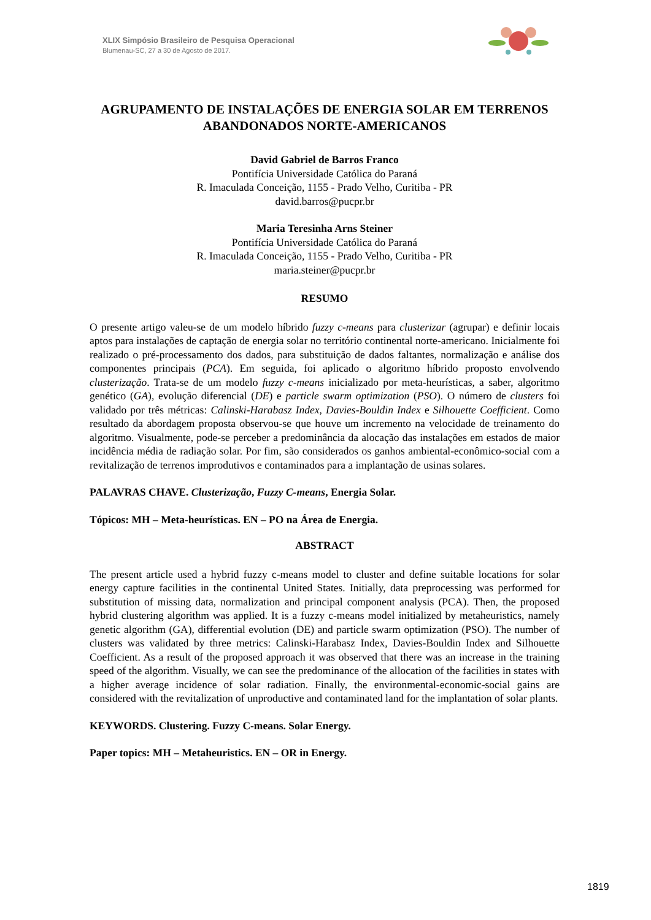XLIX Simpósio Brasileiro de Pesquisa Operacional
Blumenau-SC, 27 a 30 de Agosto de 2017.
AGRUPAMENTO DE INSTALAÇÕES DE ENERGIA SOLAR EM TERRENOS ABANDONADOS NORTE-AMERICANOS
David Gabriel de Barros Franco
Pontifícia Universidade Católica do Paraná
R. Imaculada Conceição, 1155 - Prado Velho, Curitiba - PR
david.barros@pucpr.br
Maria Teresinha Arns Steiner
Pontifícia Universidade Católica do Paraná
R. Imaculada Conceição, 1155 - Prado Velho, Curitiba - PR
maria.steiner@pucpr.br
RESUMO
O presente artigo valeu-se de um modelo híbrido fuzzy c-means para clusterizar (agrupar) e definir locais aptos para instalações de captação de energia solar no território continental norte-americano. Inicialmente foi realizado o pré-processamento dos dados, para substituição de dados faltantes, normalização e análise dos componentes principais (PCA). Em seguida, foi aplicado o algoritmo híbrido proposto envolvendo clusterização. Trata-se de um modelo fuzzy c-means inicializado por meta-heurísticas, a saber, algoritmo genético (GA), evolução diferencial (DE) e particle swarm optimization (PSO). O número de clusters foi validado por três métricas: Calinski-Harabasz Index, Davies-Bouldin Index e Silhouette Coefficient. Como resultado da abordagem proposta observou-se que houve um incremento na velocidade de treinamento do algoritmo. Visualmente, pode-se perceber a predominância da alocação das instalações em estados de maior incidência média de radiação solar. Por fim, são considerados os ganhos ambiental-econômico-social com a revitalização de terrenos improdutivos e contaminados para a implantação de usinas solares.
PALAVRAS CHAVE. Clusterização, Fuzzy C-means, Energia Solar.
Tópicos: MH – Meta-heurísticas. EN – PO na Área de Energia.
ABSTRACT
The present article used a hybrid fuzzy c-means model to cluster and define suitable locations for solar energy capture facilities in the continental United States. Initially, data preprocessing was performed for substitution of missing data, normalization and principal component analysis (PCA). Then, the proposed hybrid clustering algorithm was applied. It is a fuzzy c-means model initialized by metaheuristics, namely genetic algorithm (GA), differential evolution (DE) and particle swarm optimization (PSO). The number of clusters was validated by three metrics: Calinski-Harabasz Index, Davies-Bouldin Index and Silhouette Coefficient. As a result of the proposed approach it was observed that there was an increase in the training speed of the algorithm. Visually, we can see the predominance of the allocation of the facilities in states with a higher average incidence of solar radiation. Finally, the environmental-economic-social gains are considered with the revitalization of unproductive and contaminated land for the implantation of solar plants.
KEYWORDS. Clustering. Fuzzy C-means. Solar Energy.
Paper topics: MH – Metaheuristics. EN – OR in Energy.
1819